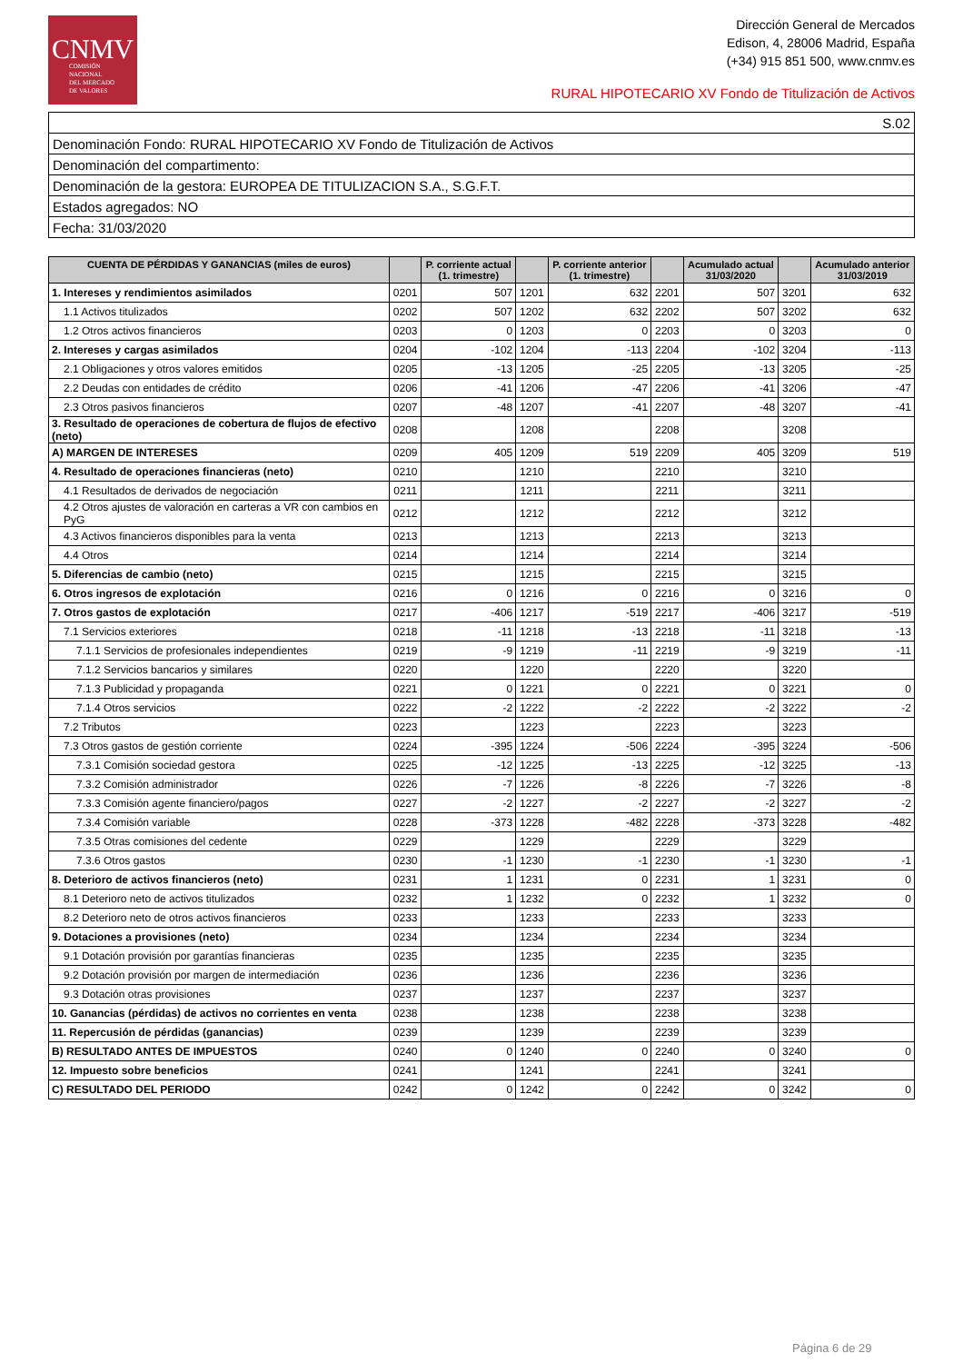CNMV
COMISIÓN
NACIONAL
DEL MERCADO
DE VALORES
Dirección General de Mercados
Edison, 4, 28006 Madrid, España
(+34) 915 851 500, www.cnmv.es
RURAL HIPOTECARIO XV Fondo de Titulización de Activos
S.02
Denominación Fondo: RURAL HIPOTECARIO XV Fondo de Titulización de Activos
Denominación del compartimento:
Denominación de la gestora: EUROPEA DE TITULIZACION S.A., S.G.F.T.
Estados agregados: NO
Fecha: 31/03/2020
| CUENTA DE PÉRDIDAS Y GANANCIAS (miles de euros) | | P. corriente actual (1. trimestre) | | P. corriente anterior (1. trimestre) | | Acumulado actual 31/03/2020 | | Acumulado anterior 31/03/2019 |
| --- | --- | --- | --- | --- | --- | --- | --- | --- |
| 1. Intereses y rendimientos asimilados | 0201 | 507 | 1201 | 632 | 2201 | 507 | 3201 | 632 |
| 1.1 Activos titulizados | 0202 | 507 | 1202 | 632 | 2202 | 507 | 3202 | 632 |
| 1.2 Otros activos financieros | 0203 | 0 | 1203 | 0 | 2203 | 0 | 3203 | 0 |
| 2. Intereses y cargas asimilados | 0204 | -102 | 1204 | -113 | 2204 | -102 | 3204 | -113 |
| 2.1 Obligaciones y otros valores emitidos | 0205 | -13 | 1205 | -25 | 2205 | -13 | 3205 | -25 |
| 2.2 Deudas con entidades de crédito | 0206 | -41 | 1206 | -47 | 2206 | -41 | 3206 | -47 |
| 2.3 Otros pasivos financieros | 0207 | -48 | 1207 | -41 | 2207 | -48 | 3207 | -41 |
| 3. Resultado de operaciones de cobertura de flujos de efectivo (neto) | 0208 | | 1208 | | 2208 | | 3208 | |
| A) MARGEN DE INTERESES | 0209 | 405 | 1209 | 519 | 2209 | 405 | 3209 | 519 |
| 4. Resultado de operaciones financieras (neto) | 0210 | | 1210 | | 2210 | | 3210 | |
| 4.1 Resultados de derivados de negociación | 0211 | | 1211 | | 2211 | | 3211 | |
| 4.2 Otros ajustes de valoración en carteras a VR con cambios en PyG | 0212 | | 1212 | | 2212 | | 3212 | |
| 4.3 Activos financieros disponibles para la venta | 0213 | | 1213 | | 2213 | | 3213 | |
| 4.4 Otros | 0214 | | 1214 | | 2214 | | 3214 | |
| 5. Diferencias de cambio (neto) | 0215 | | 1215 | | 2215 | | 3215 | |
| 6. Otros ingresos de explotación | 0216 | 0 | 1216 | 0 | 2216 | 0 | 3216 | 0 |
| 7. Otros gastos de explotación | 0217 | -406 | 1217 | -519 | 2217 | -406 | 3217 | -519 |
| 7.1 Servicios exteriores | 0218 | -11 | 1218 | -13 | 2218 | -11 | 3218 | -13 |
| 7.1.1 Servicios de profesionales independientes | 0219 | -9 | 1219 | -11 | 2219 | -9 | 3219 | -11 |
| 7.1.2 Servicios bancarios y similares | 0220 | | 1220 | | 2220 | | 3220 | |
| 7.1.3 Publicidad y propaganda | 0221 | 0 | 1221 | 0 | 2221 | 0 | 3221 | 0 |
| 7.1.4 Otros servicios | 0222 | -2 | 1222 | -2 | 2222 | -2 | 3222 | -2 |
| 7.2 Tributos | 0223 | | 1223 | | 2223 | | 3223 | |
| 7.3 Otros gastos de gestión corriente | 0224 | -395 | 1224 | -506 | 2224 | -395 | 3224 | -506 |
| 7.3.1 Comisión sociedad gestora | 0225 | -12 | 1225 | -13 | 2225 | -12 | 3225 | -13 |
| 7.3.2 Comisión administrador | 0226 | -7 | 1226 | -8 | 2226 | -7 | 3226 | -8 |
| 7.3.3 Comisión agente financiero/pagos | 0227 | -2 | 1227 | -2 | 2227 | -2 | 3227 | -2 |
| 7.3.4 Comisión variable | 0228 | -373 | 1228 | -482 | 2228 | -373 | 3228 | -482 |
| 7.3.5 Otras comisiones del cedente | 0229 | | 1229 | | 2229 | | 3229 | |
| 7.3.6 Otros gastos | 0230 | -1 | 1230 | -1 | 2230 | -1 | 3230 | -1 |
| 8. Deterioro de activos financieros (neto) | 0231 | 1 | 1231 | 0 | 2231 | 1 | 3231 | 0 |
| 8.1 Deterioro neto de activos titulizados | 0232 | 1 | 1232 | 0 | 2232 | 1 | 3232 | 0 |
| 8.2 Deterioro neto de otros activos financieros | 0233 | | 1233 | | 2233 | | 3233 | |
| 9. Dotaciones a provisiones (neto) | 0234 | | 1234 | | 2234 | | 3234 | |
| 9.1 Dotación provisión por garantías financieras | 0235 | | 1235 | | 2235 | | 3235 | |
| 9.2 Dotación provisión por margen de intermediación | 0236 | | 1236 | | 2236 | | 3236 | |
| 9.3 Dotación otras provisiones | 0237 | | 1237 | | 2237 | | 3237 | |
| 10. Ganancias (pérdidas) de activos no corrientes en venta | 0238 | | 1238 | | 2238 | | 3238 | |
| 11. Repercusión de pérdidas (ganancias) | 0239 | | 1239 | | 2239 | | 3239 | |
| B) RESULTADO ANTES DE IMPUESTOS | 0240 | 0 | 1240 | 0 | 2240 | 0 | 3240 | 0 |
| 12. Impuesto sobre beneficios | 0241 | | 1241 | | 2241 | | 3241 | |
| C) RESULTADO DEL PERIODO | 0242 | 0 | 1242 | 0 | 2242 | 0 | 3242 | 0 |
Página 6 de 29